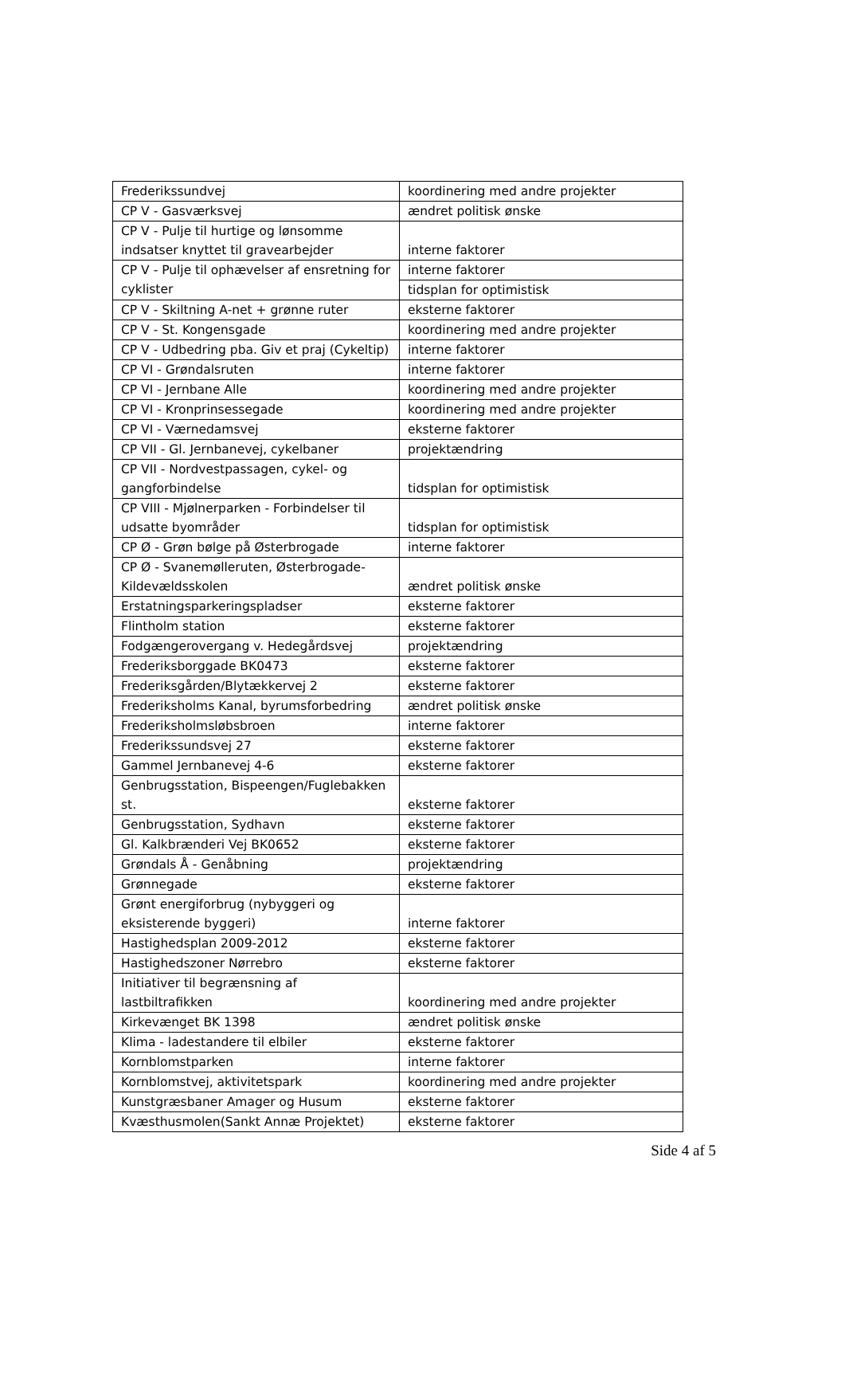| Frederikssundvej | koordinering med andre projekter |
| CP V - Gasværksvej | ændret politisk ønske |
| CP V - Pulje til hurtige og lønsomme indsatser knyttet til gravearbejder | interne faktorer |
| CP V - Pulje til ophævelser af ensretning for cyklister | interne faktorer |
| | tidsplan for optimistisk |
| CP V - Skiltning A-net + grønne ruter | eksterne faktorer |
| CP V - St. Kongensgade | koordinering med andre projekter |
| CP V - Udbedring pba. Giv et praj (Cykeltip) | interne faktorer |
| CP VI - Grøndalsruten | interne faktorer |
| CP VI - Jernbane Alle | koordinering med andre projekter |
| CP VI - Kronprinsessegade | koordinering med andre projekter |
| CP VI - Værnedamsvej | eksterne faktorer |
| CP VII - Gl. Jernbanevej, cykelbaner | projektændring |
| CP VII - Nordvestpassagen, cykel- og gangforbindelse | tidsplan for optimistisk |
| CP VIII - Mjølnerparken - Forbindelser til udsatte byområder | tidsplan for optimistisk |
| CP Ø - Grøn bølge på Østerbrogade | interne faktorer |
| CP Ø - Svanemølleruten, Østerbrogade-Kildevældsskolen | ændret politisk ønske |
| Erstatningsparkeringspladser | eksterne faktorer |
| Flintholm station | eksterne faktorer |
| Fodgængerovergang v. Hedegårdsvej | projektændring |
| Frederiksborggade BK0473 | eksterne faktorer |
| Frederiksgården/Blytækkervej 2 | eksterne faktorer |
| Frederiksholms Kanal, byrumsforbedring | ændret politisk ønske |
| Frederiksholmsløbsbroen | interne faktorer |
| Frederikssundsvej 27 | eksterne faktorer |
| Gammel Jernbanevej 4-6 | eksterne faktorer |
| Genbrugsstation, Bispeengen/Fuglebakken st. | eksterne faktorer |
| Genbrugsstation, Sydhavn | eksterne faktorer |
| Gl. Kalkbrænderi Vej BK0652 | eksterne faktorer |
| Grøndals Å - Genåbning | projektændring |
| Grønnegade | eksterne faktorer |
| Grønt energiforbrug (nybyggeri og eksisterende byggeri) | interne faktorer |
| Hastighedsplan 2009-2012 | eksterne faktorer |
| Hastighedszoner Nørrebro | eksterne faktorer |
| Initiativer til begrænsning af lastbiltrafikken | koordinering med andre projekter |
| Kirkevænget BK 1398 | ændret politisk ønske |
| Klima - ladestandere til elbiler | eksterne faktorer |
| Kornblomstparken | interne faktorer |
| Kornblomstvej, aktivitetspark | koordinering med andre projekter |
| Kunstgræsbaner Amager og Husum | eksterne faktorer |
| Kvæsthusmolen(Sankt Annæ Projektet) | eksterne faktorer |
Side 4 af 5